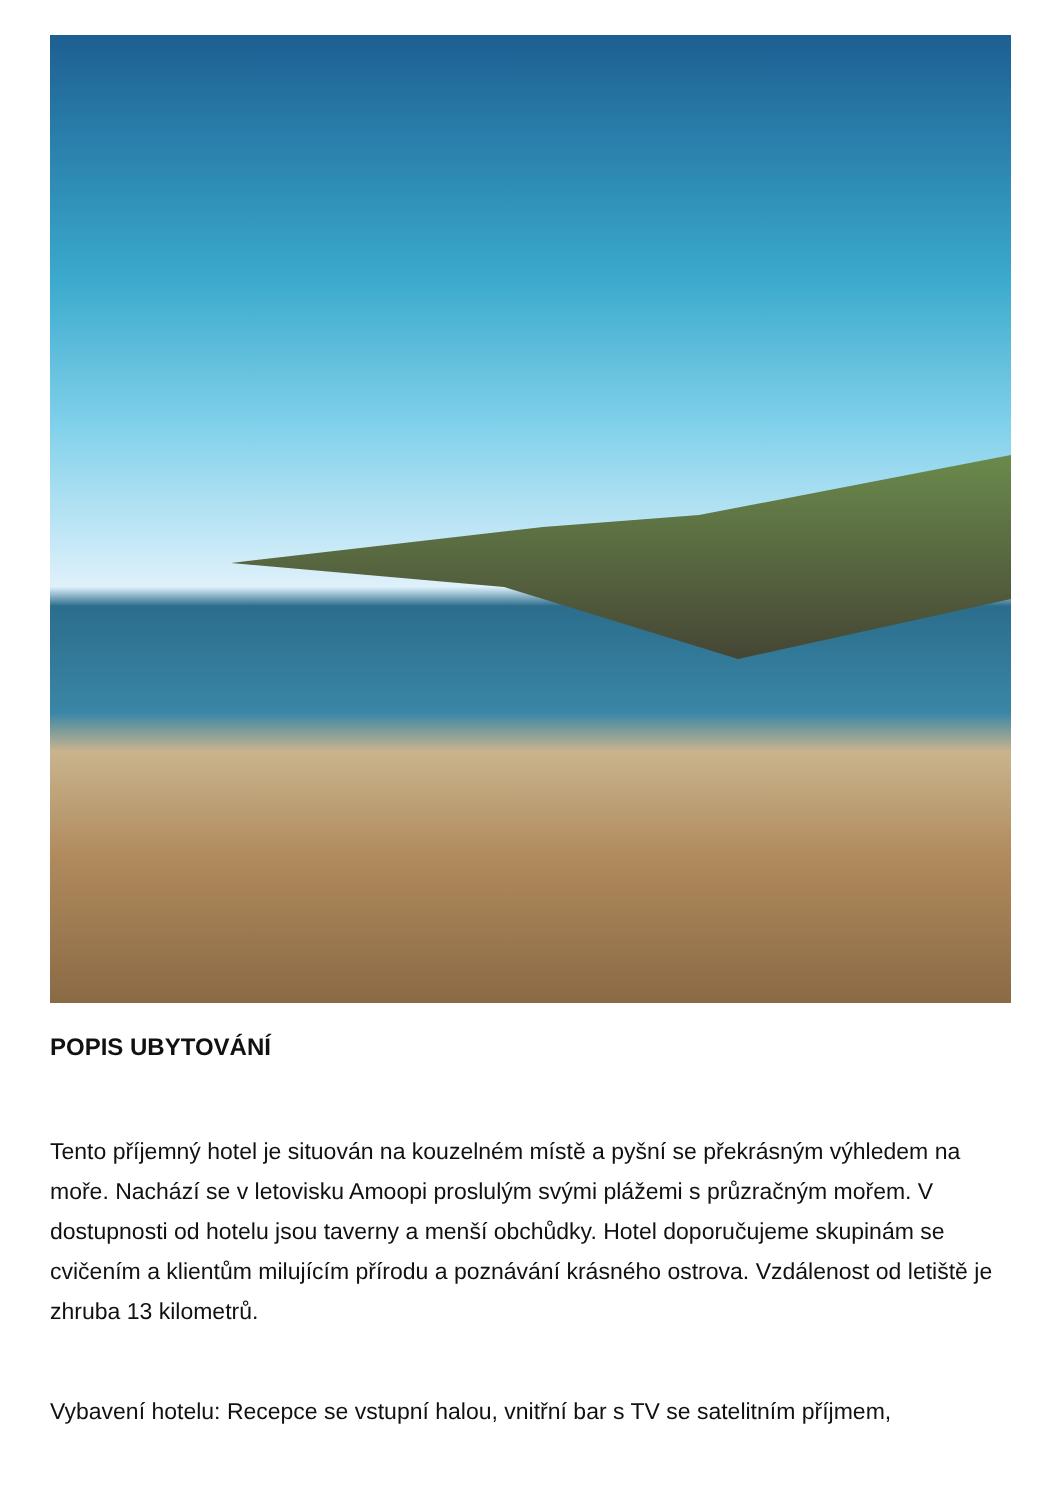POPIS UBYTOVÁNÍ
Tento příjemný hotel je situován na kouzelném místě a pyšní se překrásným výhledem na moře. Nachází se v letovisku Amoopi proslulým svými plážemi s průzračným mořem. V dostupnosti od hotelu jsou taverny a menší obchůdky. Hotel doporučujeme skupinám se cvičením a klientům milujícím přírodu a poznávání krásného ostrova. Vzdálenost od letiště je zhruba 13 kilometrů.
Vybavení hotelu: Recepce se vstupní halou, vnitřní bar s TV se satelitním příjmem,